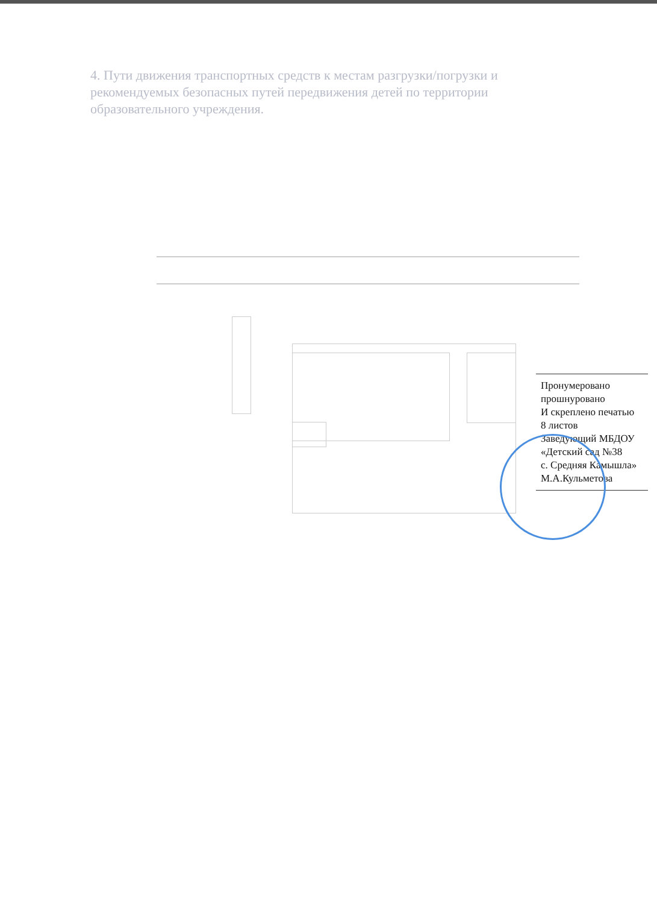4. Пути движения транспортных средств к местам разгрузки/погрузки и рекомендуемых безопасных путей передвижения детей по территории образовательного учреждения.
Пронумеровано прошнуровано
И скреплено печатью
8 листов
Заведующий МБДОУ
«Детский сад №38
с. Средняя Камышла»
М.А.Кульметова